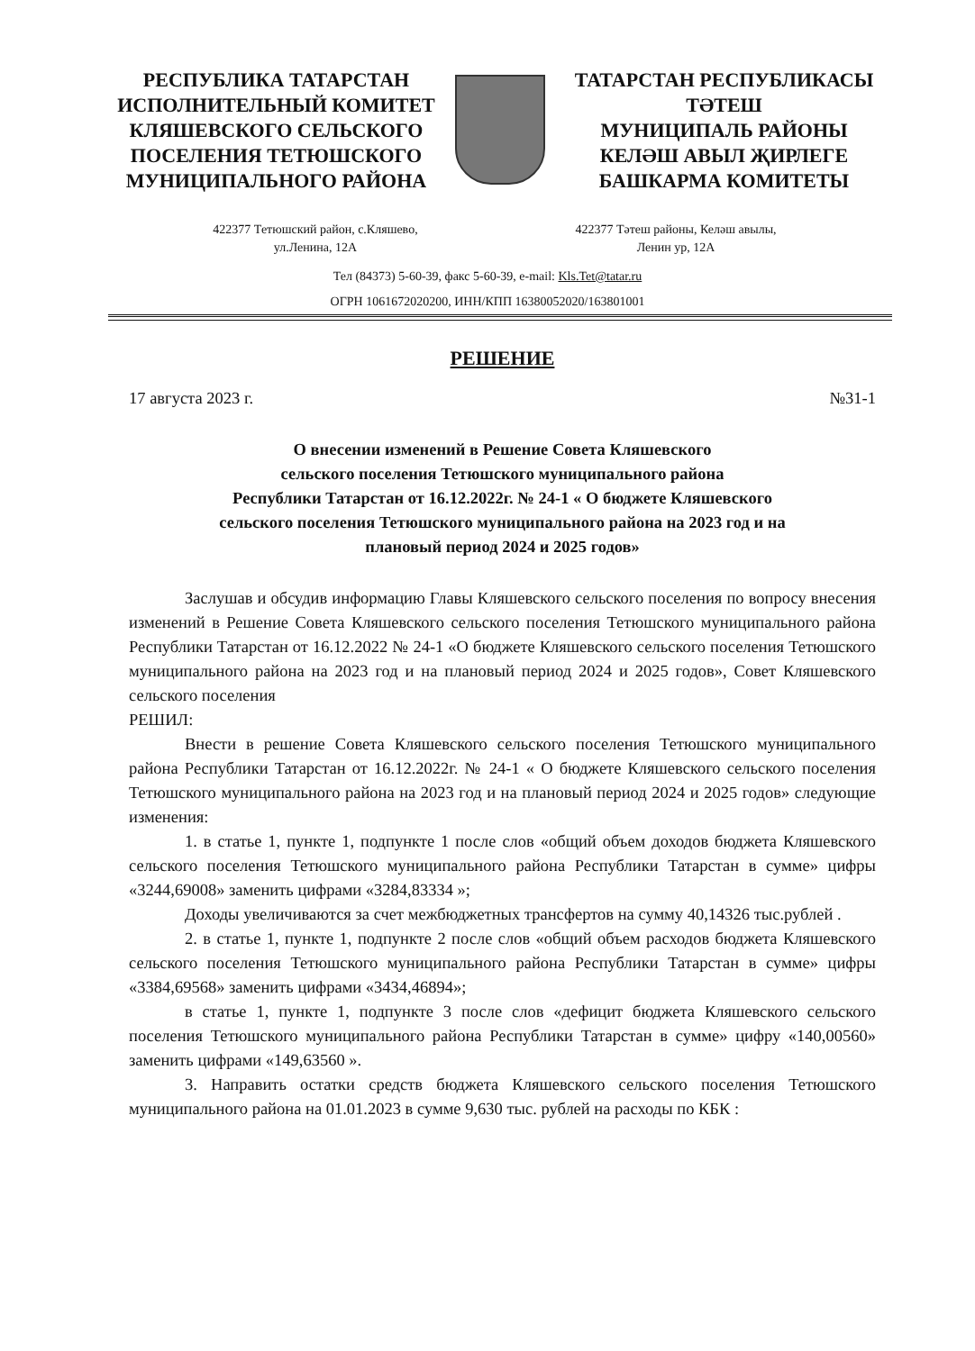РЕСПУБЛИКА ТАТАРСТАН
ИСПОЛНИТЕЛЬНЫЙ КОМИТЕТ
КЛЯШЕВСКОГО СЕЛЬСКОГО
ПОСЕЛЕНИЯ ТЕТЮШСКОГО
МУНИЦИПАЛЬНОГО РАЙОНА
ТАТАРСТАН РЕСПУБЛИКАСЫ
ТӘТЕШ
МУНИЦИПАЛЬ РАЙОНЫ
КЕЛӘШ АВЫЛ ҖИРЛЕГЕ
БАШКАРМА КОМИТЕТЫ
422377 Тетюшский район, с.Кляшево,
ул.Ленина, 12А
422377 Тәтеш районы, Келәш авылы,
Ленин ур, 12А
Тел (84373) 5-60-39, факс 5-60-39, e-mail: Kls.Tet@tatar.ru
ОГРН 1061672020200, ИНН/КПП 16380052020/163801001
РЕШЕНИЕ
17 августа 2023 г. №31-1
О внесении изменений в Решение Совета Кляшевского
сельского поселения Тетюшского муниципального района
Республики Татарстан от 16.12.2022г. № 24-1 « О бюджете Кляшевского
сельского поселения Тетюшского муниципального района на 2023 год и на
плановый период 2024 и 2025 годов»
Заслушав и обсудив информацию Главы Кляшевского сельского поселения по вопросу внесения изменений в Решение Совета Кляшевского сельского поселения Тетюшского муниципального района Республики Татарстан от 16.12.2022 № 24-1 «О бюджете Кляшевского сельского поселения Тетюшского муниципального района на 2023 год и на плановый период 2024 и 2025 годов», Совет Кляшевского сельского поселения
РЕШИЛ:
Внести в решение Совета Кляшевского сельского поселения Тетюшского муниципального района Республики Татарстан от 16.12.2022г. № 24-1 « О бюджете Кляшевского сельского поселения Тетюшского муниципального района на 2023 год и на плановый период 2024 и 2025 годов» следующие изменения:
1. в статье 1, пункте 1, подпункте 1 после слов «общий объем доходов бюджета Кляшевского сельского поселения Тетюшского муниципального района Республики Татарстан в сумме» цифры «3244,69008» заменить цифрами «3284,83334 »;
Доходы увеличиваются за счет межбюджетных трансфертов на сумму 40,14326 тыс.рублей .
2. в статье 1, пункте 1, подпункте 2 после слов «общий объем расходов бюджета Кляшевского сельского поселения Тетюшского муниципального района Республики Татарстан в сумме» цифры «3384,69568» заменить цифрами «3434,46894»;
в статье 1, пункте 1, подпункте 3 после слов «дефицит бюджета Кляшевского сельского поселения Тетюшского муниципального района Республики Татарстан в сумме» цифру «140,00560» заменить цифрами «149,63560 ».
3. Направить остатки средств бюджета Кляшевского сельского поселения Тетюшского муниципального района на 01.01.2023 в сумме 9,630 тыс. рублей на расходы по КБК :